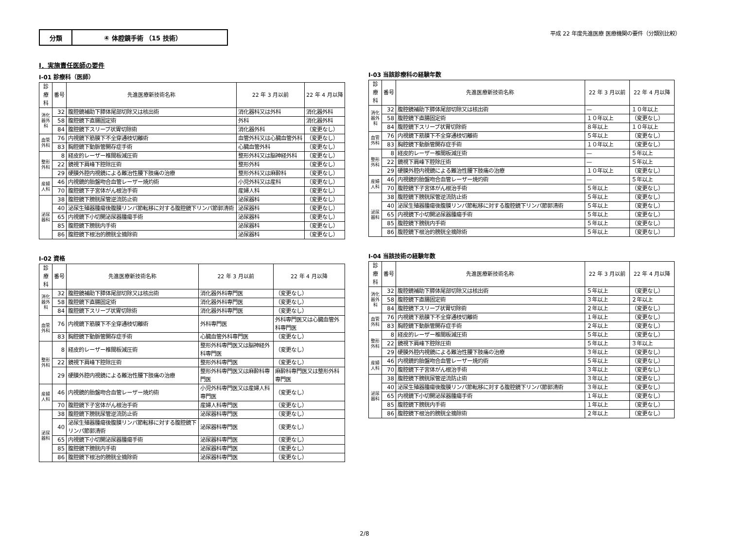分類 ④ 体腔鏡手術 （15 技術）
平成 22 年度先進医療 医療機関の要件（分類別比較）
Ⅰ．実施責任医師の要件
Ⅰ-01 診療科（医師）
| 診療科 | 番号 | 先進医療新技術名称 | 22 年 3 月以前 | 22 年 4 月以降 |
| --- | --- | --- | --- | --- |
| 消化器外科 | 32 | 腹腔鏡補助下膵体尾部切除又は核出術 | 消化器科又は外科 | 消化器外科 |
| | 58 | 腹腔鏡下直腸固定術 | 外科 | 消化器外科 |
| | 84 | 腹腔鏡下スリーブ状胃切除術 | 消化器外科 | （変更なし） |
| 血管外科 | 76 | 内視鏡下筋膜下不全穿通枝切離術 | 血管外科又は心臓血管外科 | （変更なし） |
| | 83 | 胸腔鏡下動脈管開存症手術 | 心臓血管外科 | （変更なし） |
| 整形外科 | 8 | 経皮的レーザー椎間板減圧術 | 整形外科又は脳神経外科 | （変更なし） |
| | 22 | 鏡視下肩峰下腔除圧術 | 整形外科 | （変更なし） |
| | 29 | 硬膜外腔内視鏡による難治性腰下肢痛の治療 | 整形外科又は麻酔科 | （変更なし） |
| 産婦人科 | 46 | 内視鏡的胎盤吻合血管レーザー焼灼術 | 小児外科又は産科 | （変更なし） |
| | 70 | 腹腔鏡下子宮体がん根治手術 | 産婦人科 | （変更なし） |
| 泌尿器科 | 38 | 腹腔鏡下膀胱尿管逆流防止術 | 泌尿器科 | （変更なし） |
| | 40 | 泌尿生殖器腫瘍後腹膜リンパ節転移に対する腹腔鏡下リンパ節郭清術 | 泌尿器科 | （変更なし） |
| | 65 | 内視鏡下小切開泌尿器腫瘍手術 | 泌尿器科 | （変更なし） |
| | 85 | 腹腔鏡下膀胱内手術 | 泌尿器科 | （変更なし） |
| | 86 | 腹腔鏡下根治的膀胱全摘除術 | 泌尿器科 | （変更なし） |
Ⅰ-02 資格
| 診療科 | 番号 | 先進医療新技術名称 | 22 年 3 月以前 | 22 年 4 月以降 |
| --- | --- | --- | --- | --- |
| 消化器外科 | 32 | 腹腔鏡補助下膵体尾部切除又は核出術 | 消化器外科専門医 | （変更なし） |
| | 58 | 腹腔鏡下直腸固定術 | 消化器外科専門医 | （変更なし） |
| | 84 | 腹腔鏡下スリーブ状胃切除術 | 消化器外科専門医 | （変更なし） |
| 血管外科 | 76 | 内視鏡下筋膜下不全穿通枝切離術 | 外科専門医 | 外科専門医又は心臓血管外科専門医 |
| | 83 | 胸腔鏡下動脈管開存症手術 | 心臓血管外科専門医 | （変更なし） |
| 整形外科 | 8 | 経皮的レーザー椎間板減圧術 | 整形外科専門医又は脳神経外科専門医 | （変更なし） |
| | 22 | 鏡視下肩峰下腔除圧術 | 整形外科専門医 | （変更なし） |
| | 29 | 硬膜外腔内視鏡による難治性腰下肢痛の治療 | 整形外科専門医又は麻酔科専門医 | 麻酔科専門医又は整形外科専門医 |
| 産婦人科 | 46 | 内視鏡的胎盤吻合血管レーザー焼灼術 | 小児外科専門医又は産婦人科専門医 | （変更なし） |
| | 70 | 腹腔鏡下子宮体がん根治手術 | 産婦人科専門医 | （変更なし） |
| 泌尿器科 | 38 | 腹腔鏡下膀胱尿管逆流防止術 | 泌尿器科専門医 | （変更なし） |
| | 40 | 泌尿生殖器腫瘍後腹膜リンパ節転移に対する腹腔鏡下リンパ節郭清術 | 泌尿器科専門医 | （変更なし） |
| | 65 | 内視鏡下小切開泌尿器腫瘍手術 | 泌尿器科専門医 | （変更なし） |
| | 85 | 腹腔鏡下膀胱内手術 | 泌尿器科専門医 | （変更なし） |
| | 86 | 腹腔鏡下根治的膀胱全摘除術 | 泌尿器科専門医 | （変更なし） |
Ⅰ-03 当該診療科の経験年数
| 診療科 | 番号 | 先進医療新技術名称 | 22 年 3 月以前 | 22 年 4 月以降 |
| --- | --- | --- | --- | --- |
| 消化器外科 | 32 | 腹腔鏡補助下膵体尾部切除又は核出術 | — | １０年以上 |
| | 58 | 腹腔鏡下直腸固定術 | １０年以上 | （変更なし） |
| | 84 | 腹腔鏡下スリーブ状胃切除術 | ８年以上 | １０年以上 |
| 血管外科 | 76 | 内視鏡下筋膜下不全穿通枝切離術 | ５年以上 | （変更なし） |
| | 83 | 胸腔鏡下動脈管開存症手術 | １０年以上 | （変更なし） |
| 整形外科 | 8 | 経皮的レーザー椎間板減圧術 | — | ５年以上 |
| | 22 | 鏡視下肩峰下腔除圧術 | — | ５年以上 |
| | 29 | 硬膜外腔内視鏡による難治性腰下肢痛の治療 | １０年以上 | （変更なし） |
| 産婦人科 | 46 | 内視鏡的胎盤吻合血管レーザー焼灼術 | — | ５年以上 |
| | 70 | 腹腔鏡下子宮体がん根治手術 | ５年以上 | （変更なし） |
| 泌尿器科 | 38 | 腹腔鏡下膀胱尿管逆流防止術 | ５年以上 | （変更なし） |
| | 40 | 泌尿生殖器腫瘍後腹膜リンパ節転移に対する腹腔鏡下リンパ節郭清術 | ５年以上 | （変更なし） |
| | 65 | 内視鏡下小切開泌尿器腫瘍手術 | ５年以上 | （変更なし） |
| | 85 | 腹腔鏡下膀胱内手術 | ５年以上 | （変更なし） |
| | 86 | 腹腔鏡下根治的膀胱全摘除術 | ５年以上 | （変更なし） |
Ⅰ-04 当該技術の経験年数
| 診療科 | 番号 | 先進医療新技術名称 | 22 年 3 月以前 | 22 年 4 月以降 |
| --- | --- | --- | --- | --- |
| 消化器外科 | 32 | 腹腔鏡補助下膵体尾部切除又は核出術 | ５年以上 | （変更なし） |
| | 58 | 腹腔鏡下直腸固定術 | ３年以上 | ２年以上 |
| | 84 | 腹腔鏡下スリーブ状胃切除術 | ２年以上 | （変更なし） |
| 血管外科 | 76 | 内視鏡下筋膜下不全穿通枝切離術 | １年以上 | （変更なし） |
| | 83 | 胸腔鏡下動脈管開存症手術 | ２年以上 | （変更なし） |
| 整形外科 | 8 | 経皮的レーザー椎間板減圧術 | ５年以上 | （変更なし） |
| | 22 | 鏡視下肩峰下腔除圧術 | ５年以上 | ３年以上 |
| | 29 | 硬膜外腔内視鏡による難治性腰下肢痛の治療 | ３年以上 | （変更なし） |
| 産婦人科 | 46 | 内視鏡的胎盤吻合血管レーザー焼灼術 | ５年以上 | （変更なし） |
| | 70 | 腹腔鏡下子宮体がん根治手術 | ３年以上 | （変更なし） |
| 泌尿器科 | 38 | 腹腔鏡下膀胱尿管逆流防止術 | ３年以上 | （変更なし） |
| | 40 | 泌尿生殖器腫瘍後腹膜リンパ節転移に対する腹腔鏡下リンパ節郭清術 | ３年以上 | （変更なし） |
| | 65 | 内視鏡下小切開泌尿器腫瘍手術 | １年以上 | （変更なし） |
| | 85 | 腹腔鏡下膀胱内手術 | １年以上 | （変更なし） |
| | 86 | 腹腔鏡下根治的膀胱全摘除術 | ２年以上 | （変更なし） |
2/8